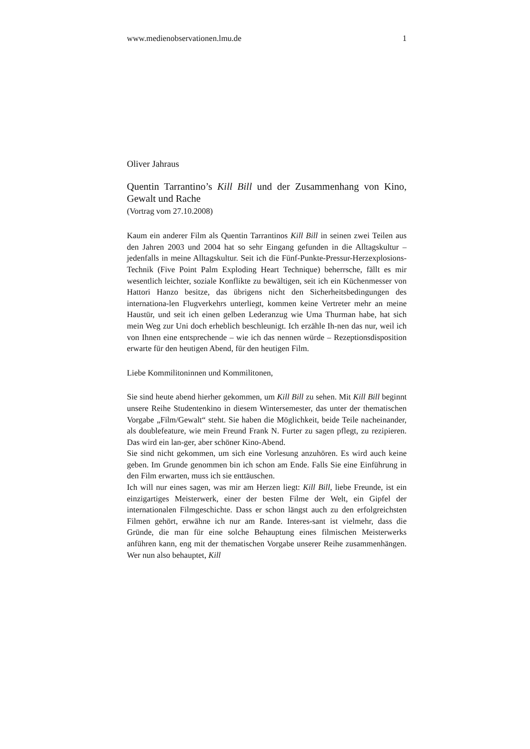www.medienobservationen.lmu.de 1
Oliver Jahraus
Quentin Tarrantino’s Kill Bill und der Zusammenhang von Kino, Gewalt und Rache
(Vortrag vom 27.10.2008)
Kaum ein anderer Film als Quentin Tarrantinos Kill Bill in seinen zwei Teilen aus den Jahren 2003 und 2004 hat so sehr Eingang gefunden in die Alltagskultur – jedenfalls in meine Alltagskultur. Seit ich die Fünf-Punkte-Pressur-Herzexplosions-Technik (Five Point Palm Exploding Heart Technique) beherrsche, fällt es mir wesentlich leichter, soziale Konflikte zu bewältigen, seit ich ein Küchenmesser von Hattori Hanzo besitze, das übrigens nicht den Sicherheitsbedingungen des internationa-len Flugverkehrs unterliegt, kommen keine Vertreter mehr an meine Haustür, und seit ich einen gelben Lederanzug wie Uma Thurman habe, hat sich mein Weg zur Uni doch erheblich beschleunigt. Ich erzähle Ih-nen das nur, weil ich von Ihnen eine entsprechende – wie ich das nennen würde – Rezeptionsdisposition erwarte für den heutigen Abend, für den heutigen Film.
Liebe Kommilitoninnen und Kommilitonen,
Sie sind heute abend hierher gekommen, um Kill Bill zu sehen. Mit Kill Bill beginnt unsere Reihe Studentenkino in diesem Wintersemester, das unter der thematischen Vorgabe „Film/Gewalt“ steht. Sie haben die Möglichkeit, beide Teile nacheinander, als doublefeature, wie mein Freund Frank N. Furter zu sagen pflegt, zu rezipieren. Das wird ein lan-ger, aber schöner Kino-Abend.
Sie sind nicht gekommen, um sich eine Vorlesung anzuhören. Es wird auch keine geben. Im Grunde genommen bin ich schon am Ende. Falls Sie eine Einführung in den Film erwarten, muss ich sie enttäuschen.
Ich will nur eines sagen, was mir am Herzen liegt: Kill Bill, liebe Freunde, ist ein einzigartiges Meisterwerk, einer der besten Filme der Welt, ein Gipfel der internationalen Filmgeschichte. Dass er schon längst auch zu den erfolgreichsten Filmen gehört, erwähne ich nur am Rande. Interes-sant ist vielmehr, dass die Gründe, die man für eine solche Behauptung eines filmischen Meisterwerks anführen kann, eng mit der thematischen Vorgabe unserer Reihe zusammenhängen. Wer nun also behauptet, Kill